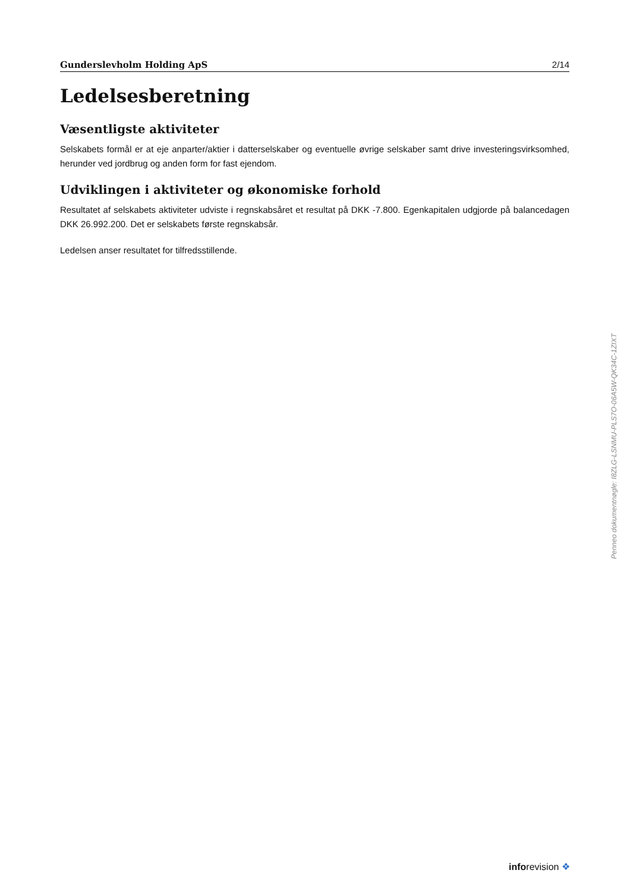Gunderslevholm Holding ApS 2/14
Ledelsesberetning
Væsentligste aktiviteter
Selskabets formål er at eje anparter/aktier i datterselskaber og eventuelle øvrige selskaber samt drive investeringsvirksomhed, herunder ved jordbrug og anden form for fast ejendom.
Udviklingen i aktiviteter og økonomiske forhold
Resultatet af selskabets aktiviteter udviste i regnskabsåret et resultat på DKK -7.800. Egenkapitalen udgjorde på balancedagen DKK 26.992.200. Det er selskabets første regnskabsår.
Ledelsen anser resultatet for tilfredsstillende.
Penneo dokumentnøgle: I8ZLG-LSNMU-PLS7O-06A5W-QK34C-1ZIXT
inforevision ❖